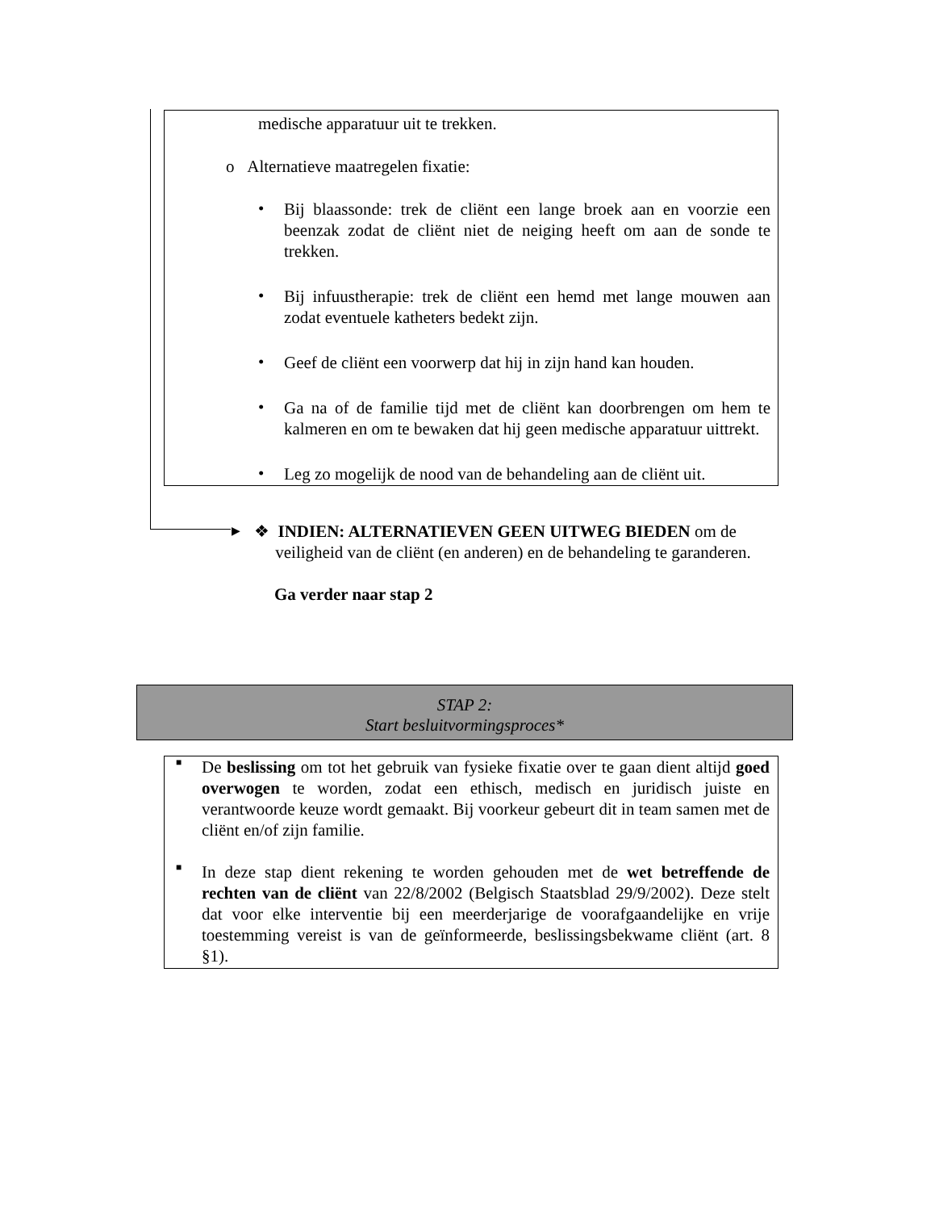medische apparatuur uit te trekken.
o Alternatieve maatregelen fixatie:
•
Bij blaassonde: trek de cliënt een lange broek aan en voorzie een beenzak zodat de cliënt niet de neiging heeft om aan de sonde te trekken.
•
Bij infuustherapie: trek de cliënt een hemd met lange mouwen aan zodat eventuele katheters bedekt zijn.
•
Geef de cliënt een voorwerp dat hij in zijn hand kan houden.
•
Ga na of de familie tijd met de cliënt kan doorbrengen om hem te kalmeren en om te bewaken dat hij geen medische apparatuur uittrekt.
•
Leg zo mogelijk de nood van de behandeling aan de cliënt uit.
▶
❖ INDIEN: ALTERNATIEVEN GEEN UITWEG BIEDEN om de
veiligheid van de cliënt (en anderen) en de behandeling te garanderen.
Ga verder naar stap 2
STAP 2:
Start besluitvormingsproces*
■
De beslissing om tot het gebruik van fysieke fixatie over te gaan dient altijd goed overwogen te worden, zodat een ethisch, medisch en juridisch juiste en verantwoorde keuze wordt gemaakt. Bij voorkeur gebeurt dit in team samen met de cliënt en/of zijn familie.
■
In deze stap dient rekening te worden gehouden met de wet betreffende de rechten van de cliënt van 22/8/2002 (Belgisch Staatsblad 29/9/2002). Deze stelt dat voor elke interventie bij een meerderjarige de voorafgaandelijke en vrije toestemming vereist is van de geïnformeerde, beslissingsbekwame cliënt (art. 8 §1).